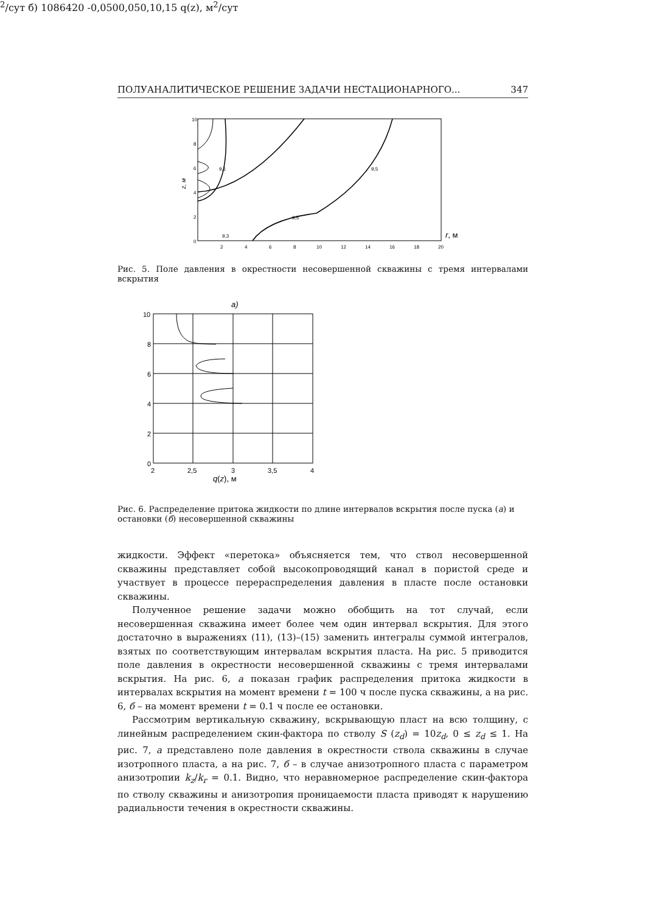ПОЛУАНАЛИТИЧЕСКОЕ РЕШЕНИЕ ЗАДАЧИ НЕСТАЦИОНАРНОГО... 347
z, м
10
8
6
4
2
0
2
4
6
8
10
12
14
16
18
20
r, м
9,3
9,5
9,5
9,1
Рис. 5. Поле давления в окрестности несовершенной скважины с тремя интервалами вскрытия
а)
10
8
6
4
2
0
2
2,5
3
3,5
4
q(z), м2/сут
б)
10
8
6
4
2
0
-0,05
0
0,05
0,1
0,15
q(z), м2/сут
Рис. 6. Распределение притока жидкости по длине интервалов вскрытия после пуска (а) и остановки (б) несовершенной скважины
жидкости. Эффект «перетока» объясняется тем, что ствол несовершенной скважины представляет собой высокопроводящий канал в пористой среде и участвует в процессе перераспределения давления в пласте после остановки скважины.
Полученное решение задачи можно обобщить на тот случай, если несовершенная скважина имеет более чем один интервал вскрытия. Для этого достаточно в выражениях (11), (13)–(15) заменить интегралы суммой интегралов, взятых по соответствующим интервалам вскрытия пласта. На рис. 5 приводится поле давления в окрестности несовершенной скважины с тремя интервалами вскрытия. На рис. 6, а показан график распределения притока жидкости в интервалах вскрытия на момент времени t = 100 ч после пуска скважины, а на рис. 6, б – на момент времени t = 0.1 ч после ее остановки.
Рассмотрим вертикальную скважину, вскрывающую пласт на всю толщину, с линейным распределением скин-фактора по стволу S (z<sub>d</sub>) = 10z<sub>d</sub>, 0 ≤ z<sub>d</sub> ≤ 1. На рис. 7, а представлено поле давления в окрестности ствола скважины в случае изотропного пласта, а на рис. 7, б – в случае анизотропного пласта с параметром анизотропии k<sub>z</sub>/k<sub>r</sub> = 0.1. Видно, что неравномерное распределение скин-фактора по стволу скважины и анизотропия проницаемости пласта приводят к нарушению радиальности течения в окрестности скважины.